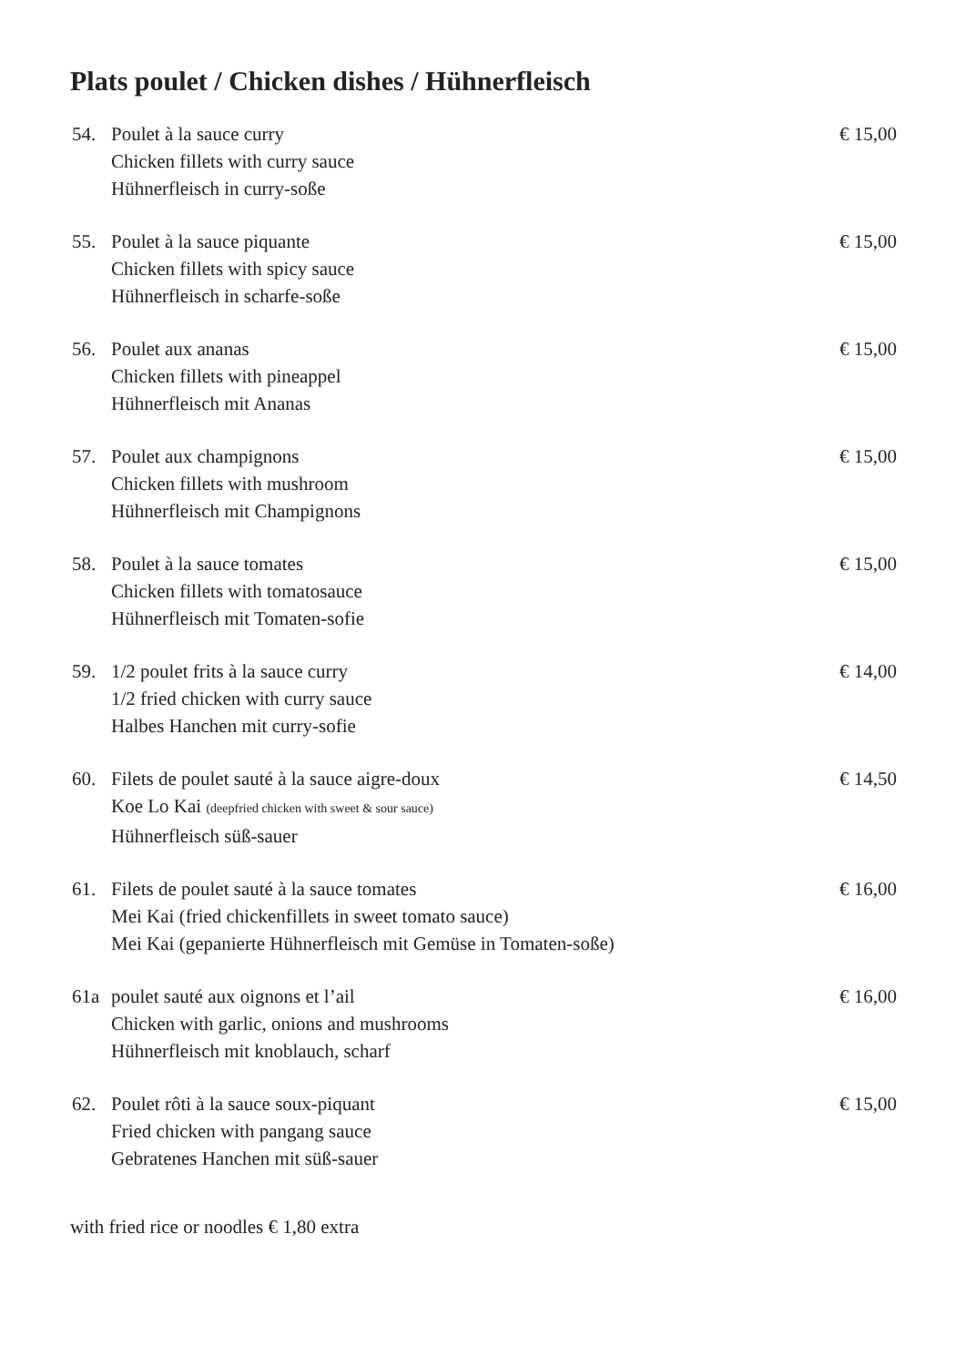Plats poulet / Chicken dishes / Hühnerfleisch
54. Poulet à la sauce curry
Chicken fillets with curry sauce
Hühnerfleisch in curry-soße
€ 15,00
55. Poulet à la sauce piquante
Chicken fillets with spicy sauce
Hühnerfleisch in scharfe-soße
€ 15,00
56. Poulet aux ananas
Chicken fillets with pineappel
Hühnerfleisch mit Ananas
€ 15,00
57. Poulet aux champignons
Chicken fillets with mushroom
Hühnerfleisch mit Champignons
€ 15,00
58. Poulet à la sauce tomates
Chicken fillets with tomatosauce
Hühnerfleisch mit Tomaten-sofie
€ 15,00
59. 1/2 poulet frits à la sauce curry
1/2 fried chicken with curry sauce
Halbes Hanchen mit curry-sofie
€ 14,00
60. Filets de poulet sauté à la sauce aigre-doux
Koe Lo Kai (deepfried chicken with sweet & sour sauce)
Hühnerfleisch süß-sauer
€ 14,50
61. Filets de poulet sauté à la sauce tomates
Mei Kai (fried chickenfillets in sweet tomato sauce)
Mei Kai (gepanierte Hühnerfleisch mit Gemüse in Tomaten-soße)
€ 16,00
61a poulet sauté aux oignons et l’ail
Chicken with garlic, onions and mushrooms
Hühnerfleisch mit knoblauch, scharf
€ 16,00
62. Poulet rôti à la sauce soux-piquant
Fried chicken with pangang sauce
Gebratenes Hanchen mit süß-sauer
€ 15,00
with fried rice or noodles € 1,80 extra